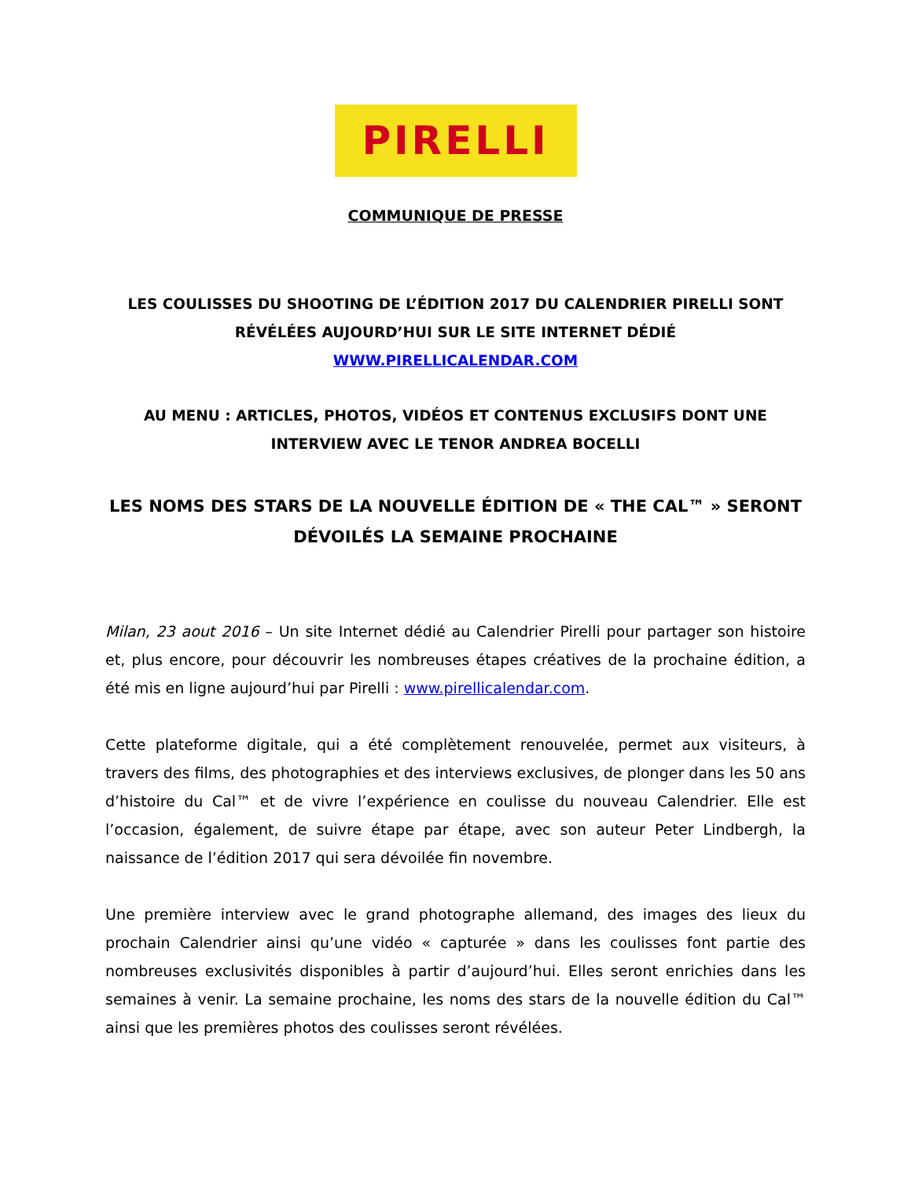PIRELLI
COMMUNIQUE DE PRESSE
LES COULISSES DU SHOOTING DE L’ÉDITION 2017 DU CALENDRIER PIRELLI SONT RÉVÉLÉES AUJOURD’HUI SUR LE SITE INTERNET DÉDIÉ
WWW.PIRELLICALENDAR.COM
AU MENU : ARTICLES, PHOTOS, VIDÉOS ET CONTENUS EXCLUSIFS DONT UNE INTERVIEW AVEC LE TENOR ANDREA BOCELLI
LES NOMS DES STARS DE LA NOUVELLE ÉDITION DE « THE CAL™ » SERONT DÉVOILÉS LA SEMAINE PROCHAINE
Milan, 23 aout 2016 – Un site Internet dédié au Calendrier Pirelli pour partager son histoire et, plus encore, pour découvrir les nombreuses étapes créatives de la prochaine édition, a été mis en ligne aujourd’hui par Pirelli : www.pirellicalendar.com.
Cette plateforme digitale, qui a été complètement renouvelée, permet aux visiteurs, à travers des films, des photographies et des interviews exclusives, de plonger dans les 50 ans d’histoire du Cal™ et de vivre l’expérience en coulisse du nouveau Calendrier. Elle est l’occasion, également, de suivre étape par étape, avec son auteur Peter Lindbergh, la naissance de l’édition 2017 qui sera dévoilée fin novembre.
Une première interview avec le grand photographe allemand, des images des lieux du prochain Calendrier ainsi qu’une vidéo « capturée » dans les coulisses font partie des nombreuses exclusivités disponibles à partir d’aujourd’hui. Elles seront enrichies dans les semaines à venir. La semaine prochaine, les noms des stars de la nouvelle édition du Cal™ ainsi que les premières photos des coulisses seront révélées.